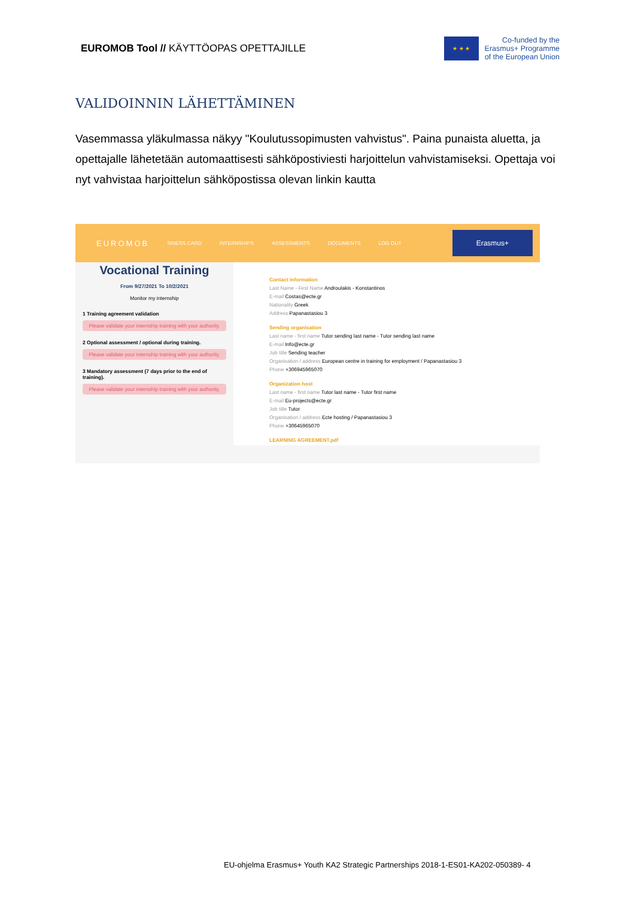EUROMOB Tool // KÄYTTÖOPAS OPETTAJILLE
★ ★ ★
Co-funded by the
Erasmus+ Programme
of the European Union
VALIDOINNIN LÄHETTÄMINEN
Vasemmassa yläkulmassa näkyy "Koulutussopimusten vahvistus". Paina punaista aluetta, ja opettajalle lähetetään automaattisesti sähköpostiviesti harjoittelun vahvistamiseksi. Opettaja voi nyt vahvistaa harjoittelun sähköpostissa olevan linkin kautta
EUROMOB SINESS CARD INTERNSHIPS ASSESSMENTS DOCUMENTS LOG OUT Erasmus+
Vocational Training
From 9/27/2021 To 10/2/2021
Monitor my internship
1 Training agreement validation
Please validate your internship training with your authority.
2 Optional assessment / optional during training.
Please validate your internship training with your authority.
3 Mandatory assessment (7 days prior to the end of training).
Please validate your internship training with your authority.
Contact information
Last Name - First Name Androulakis - Konstantinos
E-mail Costas@ecte.gr
Nationality Greek
Address Papanastasiou 3
Sending organisation
Last name - first name Tutor sending last name - Tutor sending last name
E-mail Info@ecte.gr
Job title Sending teacher
Organisation / address European centre in training for employment / Papanastasiou 3
Phone +306945965070
Organization host
Last name - first name Tutor last name - Tutor first name
E-mail Eu-projects@ecte.gr
Job title Tutor
Organisation / address Ecte hosting / Papanastasiou 3
Phone +30645965070
LEARNING AGREEMENT.pdf
EU-ohjelma Erasmus+ Youth KA2 Strategic Partnerships 2018-1-ES01-KA202-050389- 4